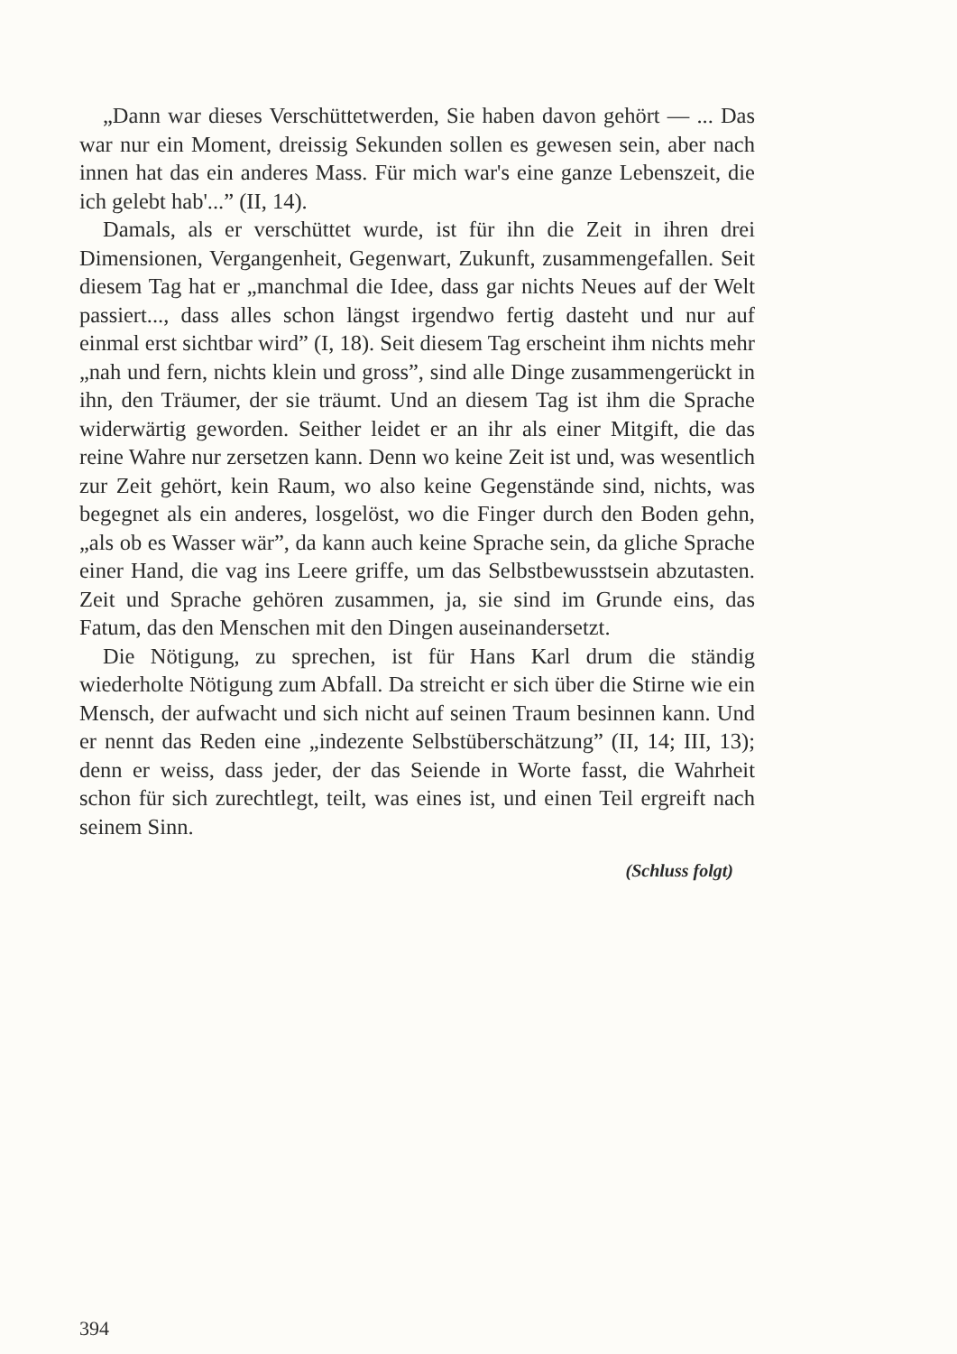„Dann war dieses Verschüttetwerden, Sie haben davon gehört — ... Das war nur ein Moment, dreissig Sekunden sollen es gewesen sein, aber nach innen hat das ein anderes Mass. Für mich war's eine ganze Lebenszeit, die ich gelebt hab'...” (II, 14).
Damals, als er verschüttet wurde, ist für ihn die Zeit in ihren drei Dimensionen, Vergangenheit, Gegenwart, Zukunft, zusammengefallen. Seit diesem Tag hat er „manchmal die Idee, dass gar nichts Neues auf der Welt passiert..., dass alles schon längst irgendwo fertig dasteht und nur auf einmal erst sichtbar wird” (I, 18). Seit diesem Tag erscheint ihm nichts mehr „nah und fern, nichts klein und gross”, sind alle Dinge zusammengerückt in ihn, den Träumer, der sie träumt. Und an diesem Tag ist ihm die Sprache widerwärtig geworden. Seither leidet er an ihr als einer Mitgift, die das reine Wahre nur zersetzen kann. Denn wo keine Zeit ist und, was wesentlich zur Zeit gehört, kein Raum, wo also keine Gegenstände sind, nichts, was begegnet als ein anderes, losgelöst, wo die Finger durch den Boden gehn, „als ob es Wasser wär”, da kann auch keine Sprache sein, da gliche Sprache einer Hand, die vag ins Leere griffe, um das Selbstbewusstsein abzutasten. Zeit und Sprache gehören zusammen, ja, sie sind im Grunde eins, das Fatum, das den Menschen mit den Dingen auseinandersetzt.
Die Nötigung, zu sprechen, ist für Hans Karl drum die ständig wiederholte Nötigung zum Abfall. Da streicht er sich über die Stirne wie ein Mensch, der aufwacht und sich nicht auf seinen Traum besinnen kann. Und er nennt das Reden eine „indezente Selbstüberschätzung” (II, 14; III, 13); denn er weiss, dass jeder, der das Seiende in Worte fasst, die Wahrheit schon für sich zurechtlegt, teilt, was eines ist, und einen Teil ergreift nach seinem Sinn.
(Schluss folgt)
394